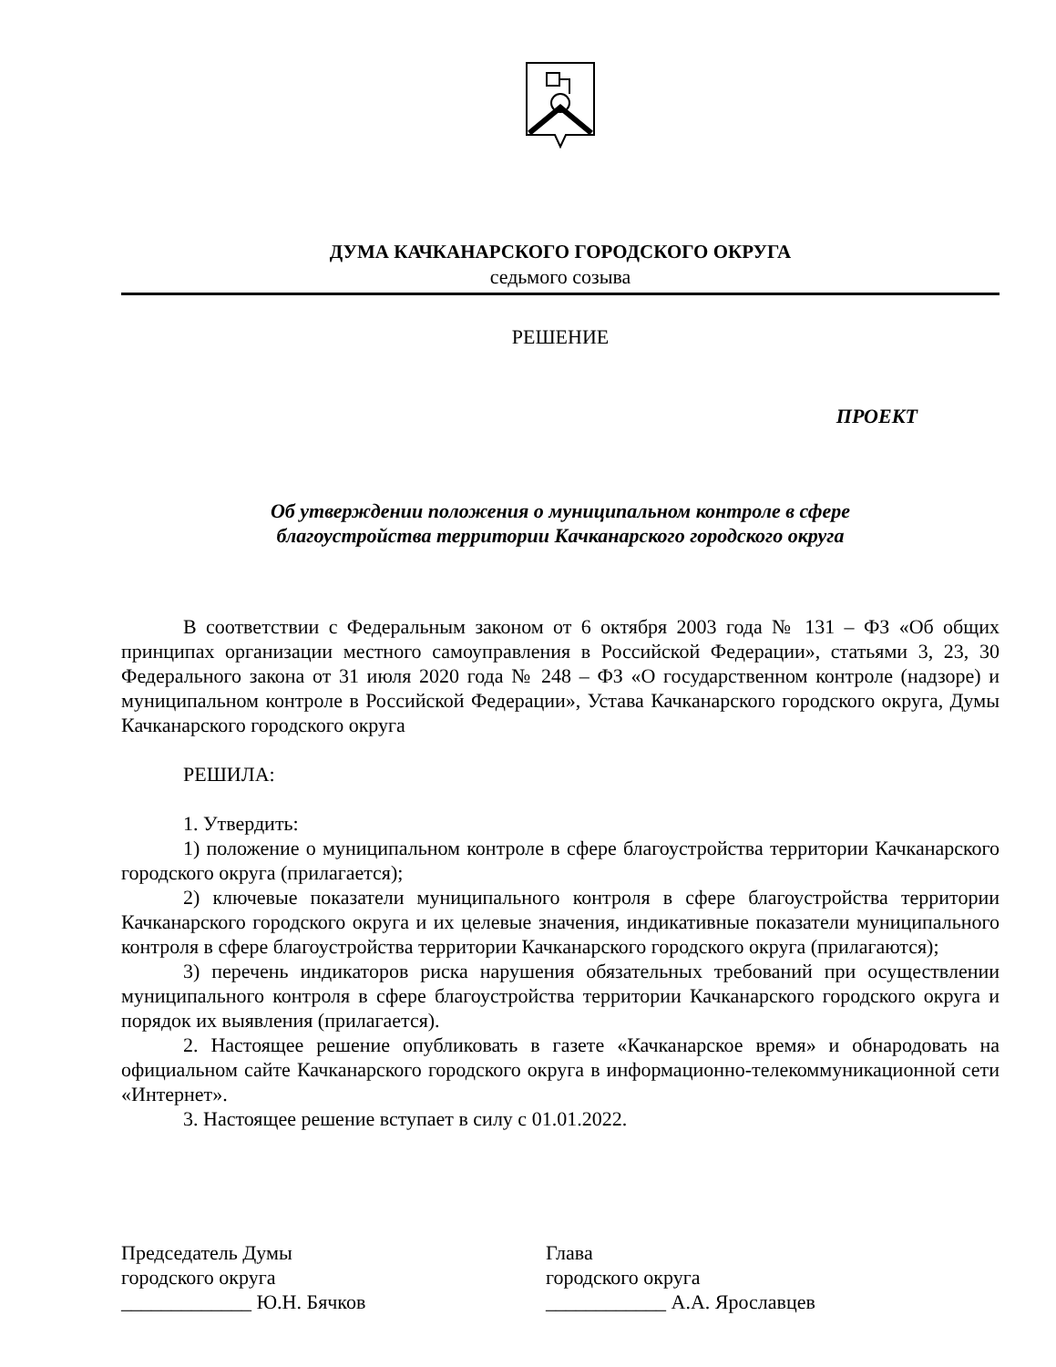ДУМА КАЧКАНАРСКОГО ГОРОДСКОГО ОКРУГА
седьмого созыва
РЕШЕНИЕ
ПРОЕКТ
Об утверждении положения о муниципальном контроле в сфере
благоустройства территории Качканарского городского округа
В соответствии с Федеральным законом от 6 октября 2003 года № 131 – ФЗ «Об общих принципах организации местного самоуправления в Российской Федерации», статьями 3, 23, 30 Федерального закона от 31 июля 2020 года № 248 – ФЗ «О государственном контроле (надзоре) и муниципальном контроле в Российской Федерации», Устава Качканарского городского округа, Думы Качканарского городского округа
РЕШИЛА:
1. Утвердить:
1) положение о муниципальном контроле в сфере благоустройства территории Качканарского городского округа (прилагается);
2) ключевые показатели муниципального контроля в сфере благоустройства территории Качканарского городского округа и их целевые значения, индикативные показатели муниципального контроля в сфере благоустройства территории Качканарского городского округа (прилагаются);
3) перечень индикаторов риска нарушения обязательных требований при осуществлении муниципального контроля в сфере благоустройства территории Качканарского городского округа и порядок их выявления (прилагается).
2. Настоящее решение опубликовать в газете «Качканарское время» и обнародовать на официальном сайте Качканарского городского округа в информационно-телекоммуникационной сети «Интернет».
3. Настоящее решение вступает в силу с 01.01.2022.
Председатель Думы
городского округа
_____________ Ю.Н. Бячков
Глава
городского округа
____________ А.А. Ярославцев